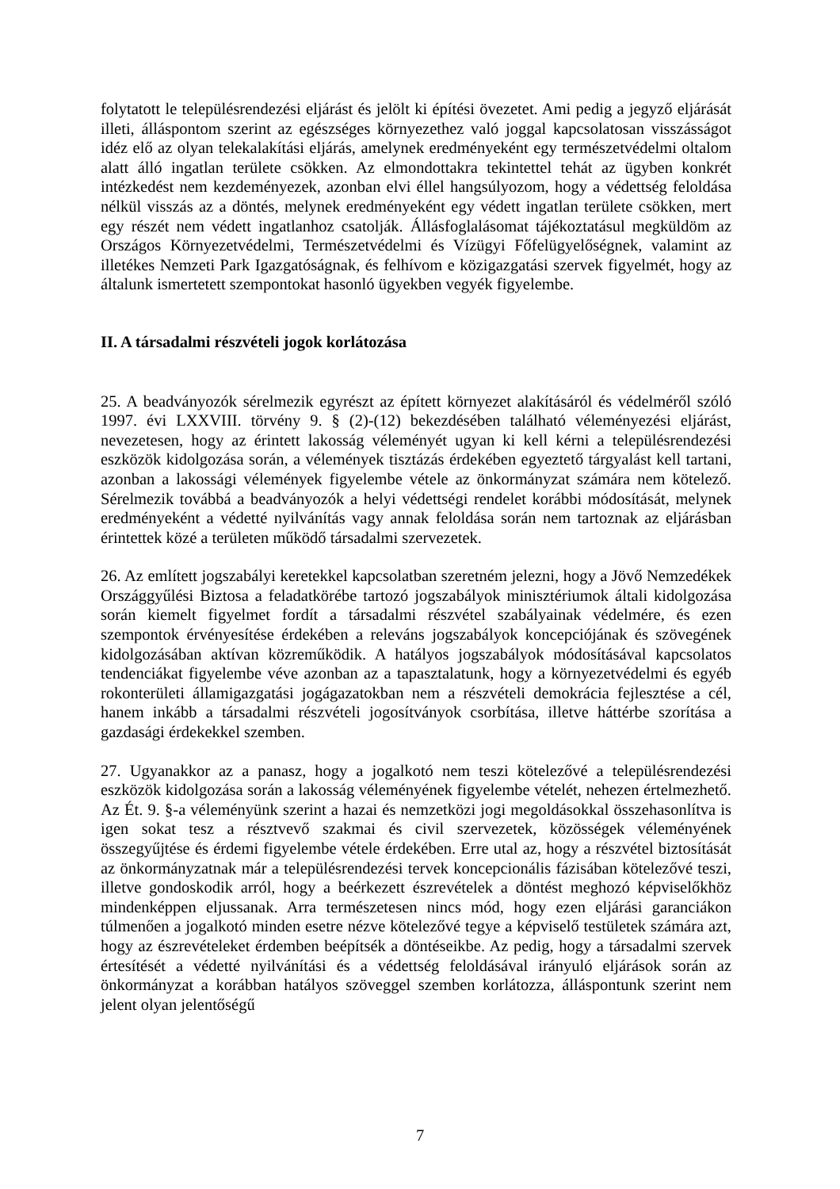folytatott le településrendezési eljárást és jelölt ki építési övezetet. Ami pedig a jegyző eljárását illeti, álláspontom szerint az egészséges környezethez való joggal kapcsolatosan visszásságot idéz elő az olyan telekalakítási eljárás, amelynek eredményeként egy természetvédelmi oltalom alatt álló ingatlan területe csökken. Az elmondottakra tekintettel tehát az ügyben konkrét intézkedést nem kezdeményezek, azonban elvi éllel hangsúlyozom, hogy a védettség feloldása nélkül visszás az a döntés, melynek eredményeként egy védett ingatlan területe csökken, mert egy részét nem védett ingatlanhoz csatolják. Állásfoglalásomat tájékoztatásul megküldöm az Országos Környezetvédelmi, Természetvédelmi és Vízügyi Főfelügyelőségnek, valamint az illetékes Nemzeti Park Igazgatóságnak, és felhívom e közigazgatási szervek figyelmét, hogy az általunk ismertetett szempontokat hasonló ügyekben vegyék figyelembe.
II. A társadalmi részvételi jogok korlátozása
25. A beadványozók sérelmezik egyrészt az épített környezet alakításáról és védelméről szóló 1997. évi LXXVIII. törvény 9. § (2)-(12) bekezdésében található véleményezési eljárást, nevezetesen, hogy az érintett lakosság véleményét ugyan ki kell kérni a településrendezési eszközök kidolgozása során, a vélemények tisztázás érdekében egyeztető tárgyalást kell tartani, azonban a lakossági vélemények figyelembe vétele az önkormányzat számára nem kötelező. Sérelmezik továbbá a beadványozók a helyi védettségi rendelet korábbi módosítását, melynek eredményeként a védetté nyilvánítás vagy annak feloldása során nem tartoznak az eljárásban érintettek közé a területen működő társadalmi szervezetek.
26. Az említett jogszabályi keretekkel kapcsolatban szeretném jelezni, hogy a Jövő Nemzedékek Országgyűlési Biztosa a feladatkörébe tartozó jogszabályok minisztériumok általi kidolgozása során kiemelt figyelmet fordít a társadalmi részvétel szabályainak védelmére, és ezen szempontok érvényesítése érdekében a releváns jogszabályok koncepciójának és szövegének kidolgozásában aktívan közreműködik. A hatályos jogszabályok módosításával kapcsolatos tendenciákat figyelembe véve azonban az a tapasztalatunk, hogy a környezetvédelmi és egyéb rokonterületi államigazgatási jogágazatokban nem a részvételi demokrácia fejlesztése a cél, hanem inkább a társadalmi részvételi jogosítványok csorbítása, illetve háttérbe szorítása a gazdasági érdekekkel szemben.
27. Ugyanakkor az a panasz, hogy a jogalkotó nem teszi kötelezővé a településrendezési eszközök kidolgozása során a lakosság véleményének figyelembe vételét, nehezen értelmezhető. Az Ét. 9. §-a véleményünk szerint a hazai és nemzetközi jogi megoldásokkal összehasonlítva is igen sokat tesz a résztvevő szakmai és civil szervezetek, közösségek véleményének összegyűjtése és érdemi figyelembe vétele érdekében. Erre utal az, hogy a részvétel biztosítását az önkormányzatnak már a településrendezési tervek koncepcionális fázisában kötelezővé teszi, illetve gondoskodik arról, hogy a beérkezett észrevételek a döntést meghozó képviselőkhöz mindenképpen eljussanak. Arra természetesen nincs mód, hogy ezen eljárási garanciákon túlmenően a jogalkotó minden esetre nézve kötelezővé tegye a képviselő testületek számára azt, hogy az észrevételeket érdemben beépítsék a döntéseikbe. Az pedig, hogy a társadalmi szervek értesítését a védetté nyilvánítási és a védettség feloldásával irányuló eljárások során az önkormányzat a korábban hatályos szöveggel szemben korlátozza, álláspontunk szerint nem jelent olyan jelentőségű
7